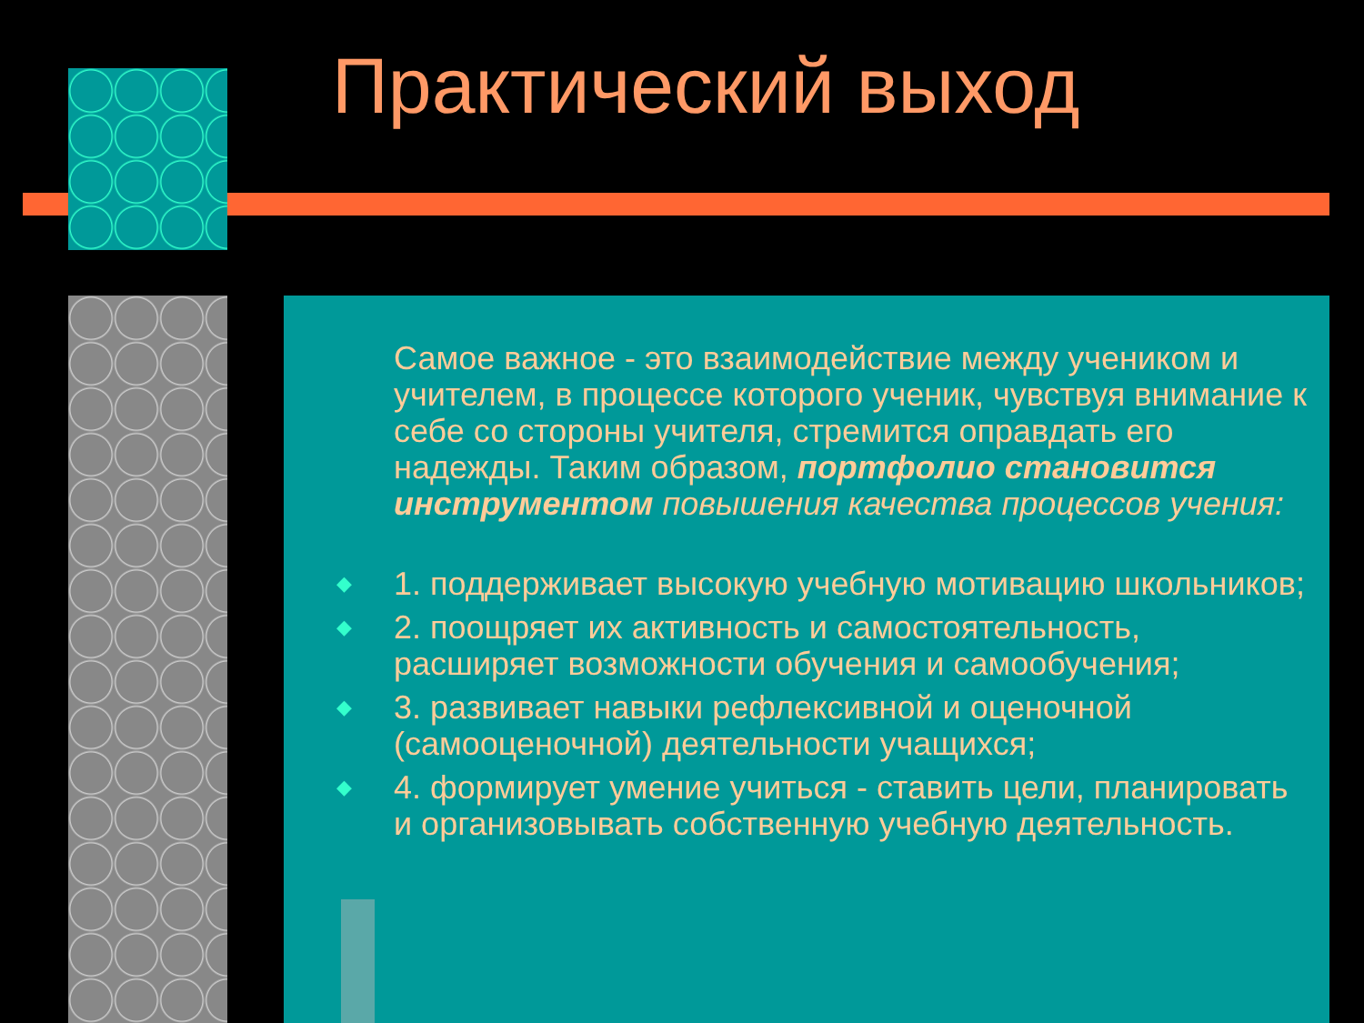Практический выход
Самое важное - это взаимодействие между учеником и учителем, в процессе которого ученик, чувствуя внимание к себе со стороны учителя, стремится оправдать его надежды. Таким образом, портфолио становится инструментом повышения качества процессов учения:
◆ 1. поддерживает высокую учебную мотивацию школьников;
◆ 2. поощряет их активность и самостоятельность, расширяет возможности обучения и самообучения;
◆ 3. развивает навыки рефлексивной и оценочной (самооценочной) деятельности учащихся;
◆ 4. формирует умение учиться - ставить цели, планировать и организовывать собственную учебную деятельность.